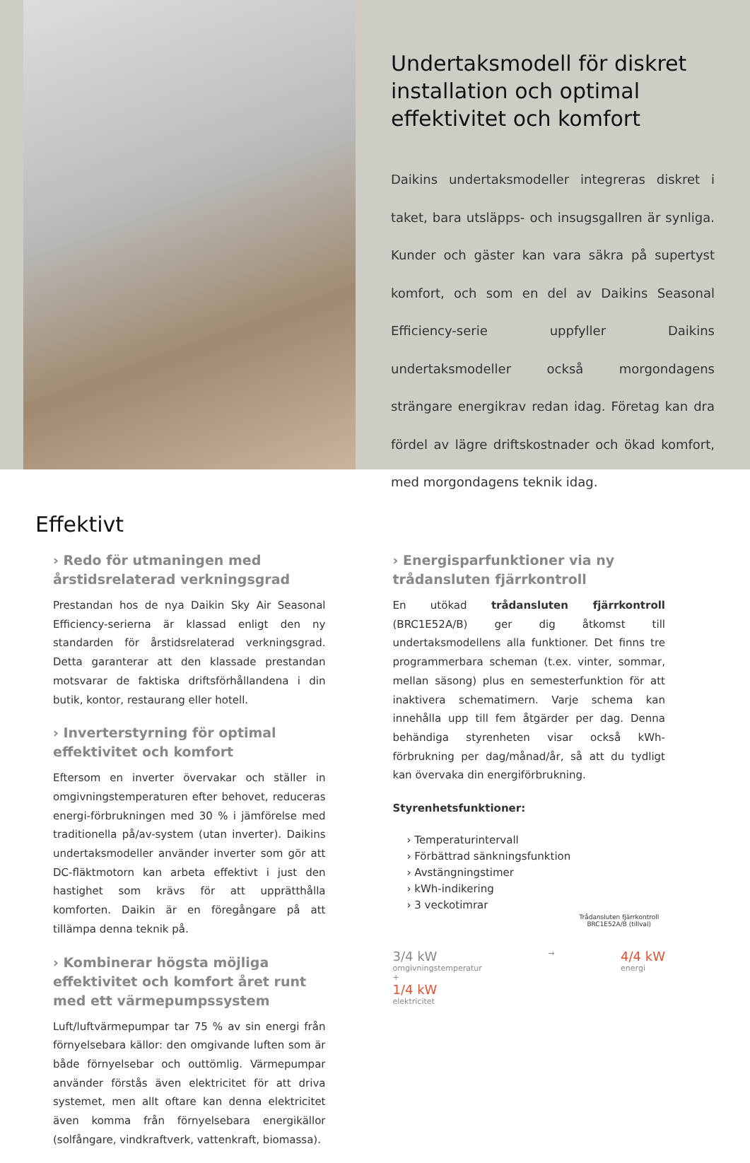Undertaksmodell för diskret installation och optimal effektivitet och komfort
Daikins undertaksmodeller integreras diskret i taket, bara utsläpps- och insugsgallren är synliga. Kunder och gäster kan vara säkra på supertyst komfort, och som en del av Daikins Seasonal Efficiency-serie uppfyller Daikins undertaksmodeller också morgondagens strängare energikrav redan idag. Företag kan dra fördel av lägre driftskostnader och ökad komfort, med morgondagens teknik idag.
Effektivt
› Redo för utmaningen med årstidsrelaterad verkningsgrad
Prestandan hos de nya Daikin Sky Air Seasonal Efficiency-serierna är klassad enligt den ny standarden för årstidsrelaterad verkningsgrad. Detta garanterar att den klassade prestandan motsvarar de faktiska driftsförhållandena i din butik, kontor, restaurang eller hotell.
› Inverterstyrning för optimal effektivitet och komfort
Eftersom en inverter övervakar och ställer in omgivningstemperaturen efter behovet, reduceras energi-förbrukningen med 30 % i jämförelse med traditionella på/av-system (utan inverter). Daikins undertaksmodeller använder inverter som gör att DC-fläktmotorn kan arbeta effektivt i just den hastighet som krävs för att upprätthålla komforten. Daikin är en föregångare på att tillämpa denna teknik på.
› Kombinerar högsta möjliga effektivitet och komfort året runt med ett värmepumpssystem
Luft/luftvärmepumpar tar 75 % av sin energi från förnyelsebara källor: den omgivande luften som är både förnyelsebar och outtömlig. Värmepumpar använder förstås även elektricitet för att driva systemet, men allt oftare kan denna elektricitet även komma från förnyelsebara energikällor (solfångare, vindkraftverk, vattenkraft, biomassa).
› Energisparfunktioner via ny trådansluten fjärrkontroll
En utökad trådansluten fjärrkontroll (BRC1E52A/B) ger dig åtkomst till undertaksmodellens alla funktioner. Det finns tre programmerbara scheman (t.ex. vinter, sommar, mellan säsong) plus en semesterfunktion för att inaktivera schematimern. Varje schema kan innehålla upp till fem åtgärder per dag. Denna behändiga styrenheten visar också kWh-förbrukning per dag/månad/år, så att du tydligt kan övervaka din energiförbrukning.
Styrenhetsfunktioner:
› Temperaturintervall
› Förbättrad sänkningsfunktion
› Avstängningstimer
› kWh-indikering
› 3 veckotimrar
Trådansluten fjärrkontroll
BRC1E52A/B (tillval)
3/4 kW
omgivningstemperatur
+
1/4 kW
elektricitet
→
4/4 kW
energi